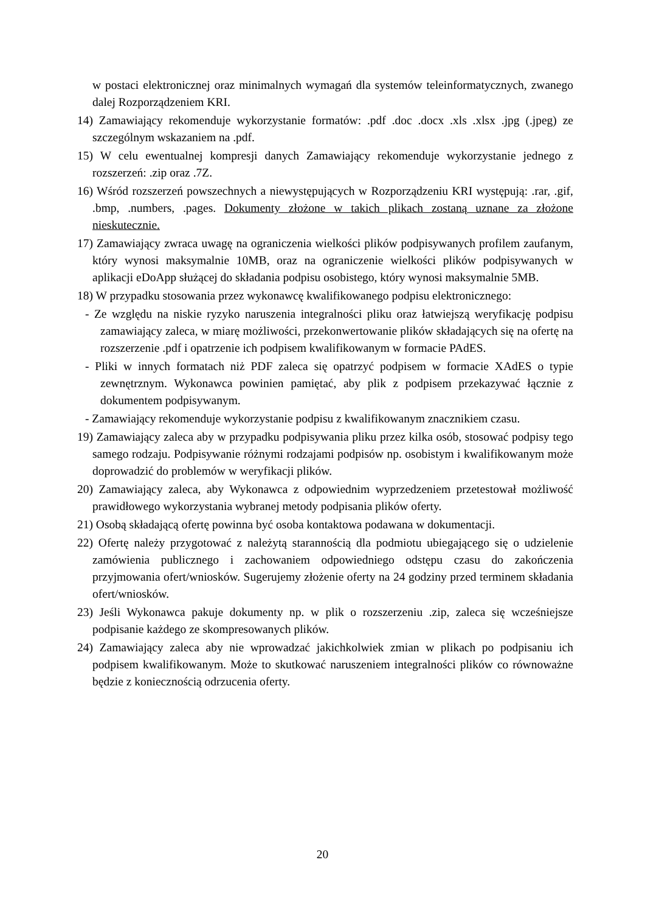w postaci elektronicznej oraz minimalnych wymagań dla systemów teleinformatycznych, zwanego dalej Rozporządzeniem KRI.
14) Zamawiający rekomenduje wykorzystanie formatów: .pdf .doc .docx .xls .xlsx .jpg (.jpeg) ze szczególnym wskazaniem na .pdf.
15) W celu ewentualnej kompresji danych Zamawiający rekomenduje wykorzystanie jednego z rozszerzeń: .zip oraz .7Z.
16) Wśród rozszerzeń powszechnych a niewystępujących w Rozporządzeniu KRI występują: .rar, .gif, .bmp, .numbers, .pages. Dokumenty złożone w takich plikach zostaną uznane za złożone nieskutecznie.
17) Zamawiający zwraca uwagę na ograniczenia wielkości plików podpisywanych profilem zaufanym, który wynosi maksymalnie 10MB, oraz na ograniczenie wielkości plików podpisywanych w aplikacji eDoApp służącej do składania podpisu osobistego, który wynosi maksymalnie 5MB.
18) W przypadku stosowania przez wykonawcę kwalifikowanego podpisu elektronicznego:
- Ze względu na niskie ryzyko naruszenia integralności pliku oraz łatwiejszą weryfikację podpisu zamawiający zaleca, w miarę możliwości, przekonwertowanie plików składających się na ofertę na rozszerzenie .pdf i opatrzenie ich podpisem kwalifikowanym w formacie PAdES.
- Pliki w innych formatach niż PDF zaleca się opatrzyć podpisem w formacie XAdES o typie zewnętrznym. Wykonawca powinien pamiętać, aby plik z podpisem przekazywać łącznie z dokumentem podpisywanym.
- Zamawiający rekomenduje wykorzystanie podpisu z kwalifikowanym znacznikiem czasu.
19) Zamawiający zaleca aby w przypadku podpisywania pliku przez kilka osób, stosować podpisy tego samego rodzaju. Podpisywanie różnymi rodzajami podpisów np. osobistym i kwalifikowanym może doprowadzić do problemów w weryfikacji plików.
20) Zamawiający zaleca, aby Wykonawca z odpowiednim wyprzedzeniem przetestował możliwość prawidłowego wykorzystania wybranej metody podpisania plików oferty.
21) Osobą składającą ofertę powinna być osoba kontaktowa podawana w dokumentacji.
22) Ofertę należy przygotować z należytą starannością dla podmiotu ubiegającego się o udzielenie zamówienia publicznego i zachowaniem odpowiedniego odstępu czasu do zakończenia przyjmowania ofert/wniosków. Sugerujemy złożenie oferty na 24 godziny przed terminem składania ofert/wniosków.
23) Jeśli Wykonawca pakuje dokumenty np. w plik o rozszerzeniu .zip, zaleca się wcześniejsze podpisanie każdego ze skompresowanych plików.
24) Zamawiający zaleca aby nie wprowadzać jakichkolwiek zmian w plikach po podpisaniu ich podpisem kwalifikowanym. Może to skutkować naruszeniem integralności plików co równoważne będzie z koniecznością odrzucenia oferty.
20